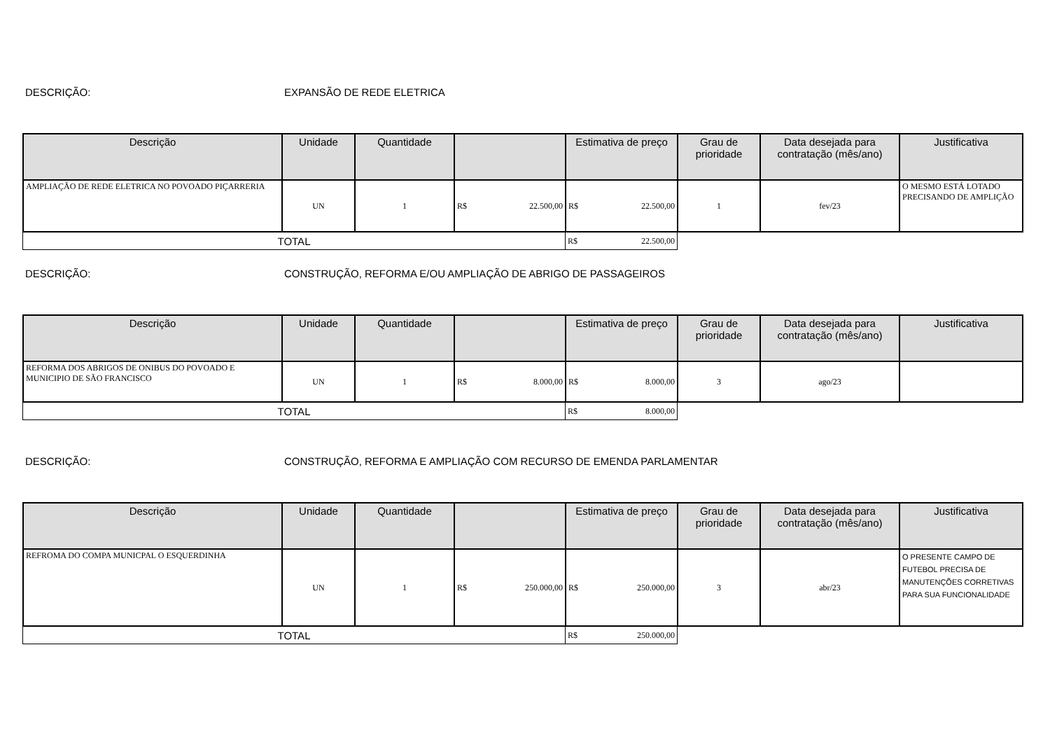DESCRIÇÃO: EXPANSÃO DE REDE ELETRICA
| Descrição | Unidade | Quantidade | | Estimativa de preço | Grau de prioridade | Data desejada para contratação (mês/ano) | Justificativa |
| --- | --- | --- | --- | --- | --- | --- | --- |
| AMPLIAÇÃO DE REDE ELETRICA NO POVOADO PIÇARRERIA | UN | 1 | R$ 22.500,00 | R$ 22.500,00 | 1 | fev/23 | O MESMO ESTÁ LOTADO PRECISANDO DE AMPLIÇÃO |
| TOTAL | R$ 22.500,00 |
DESCRIÇÃO: CONSTRUÇÃO, REFORMA E/OU AMPLIAÇÃO DE ABRIGO DE PASSAGEIROS
| Descrição | Unidade | Quantidade | | Estimativa de preço | Grau de prioridade | Data desejada para contratação (mês/ano) | Justificativa |
| --- | --- | --- | --- | --- | --- | --- | --- |
| REFORMA DOS ABRIGOS DE ONIBUS DO POVOADO E MUNICIPIO DE SÃO FRANCISCO | UN | 1 | R$ 8.000,00 | R$ 8.000,00 | 3 | ago/23 | |
| TOTAL | R$ 8.000,00 |
DESCRIÇÃO: CONSTRUÇÃO, REFORMA E AMPLIAÇÃO COM RECURSO DE EMENDA PARLAMENTAR
| Descrição | Unidade | Quantidade | | Estimativa de preço | Grau de prioridade | Data desejada para contratação (mês/ano) | Justificativa |
| --- | --- | --- | --- | --- | --- | --- | --- |
| REFROMA DO COMPA MUNICPAL O ESQUERDINHA | UN | 1 | R$ 250.000,00 | R$ 250.000,00 | 3 | abr/23 | O PRESENTE CAMPO DE FUTEBOL PRECISA DE MANUTENÇÕES CORRETIVAS PARA SUA FUNCIONALIDADE |
| TOTAL | R$ 250.000,00 |